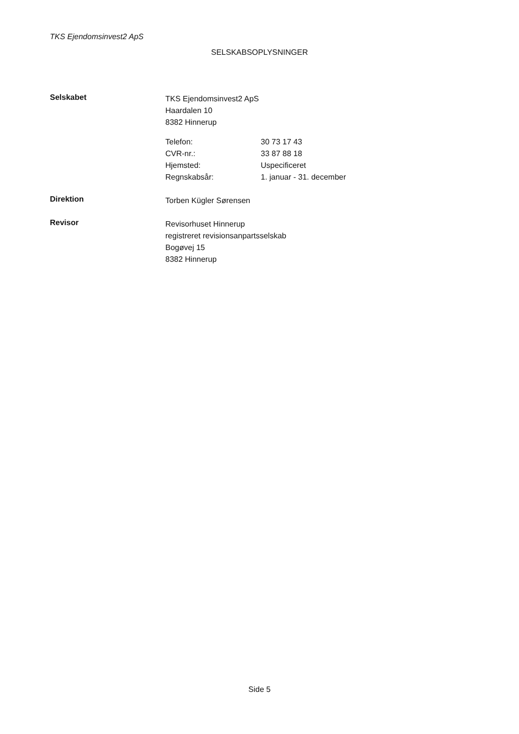TKS Ejendomsinvest2 ApS
SELSKABSOPLYSNINGER
Selskabet
TKS Ejendomsinvest2 ApS
Haardalen 10
8382 Hinnerup
Telefon:
CVR-nr.:
Hjemsted:
Regnskabsår:
30 73 17 43
33 87 88 18
Uspecificeret
1. januar - 31. december
Direktion
Torben Kügler Sørensen
Revisor
Revisorhuset Hinnerup
registreret revisionsanpartsselskab
Bogøvej 15
8382 Hinnerup
Side 5